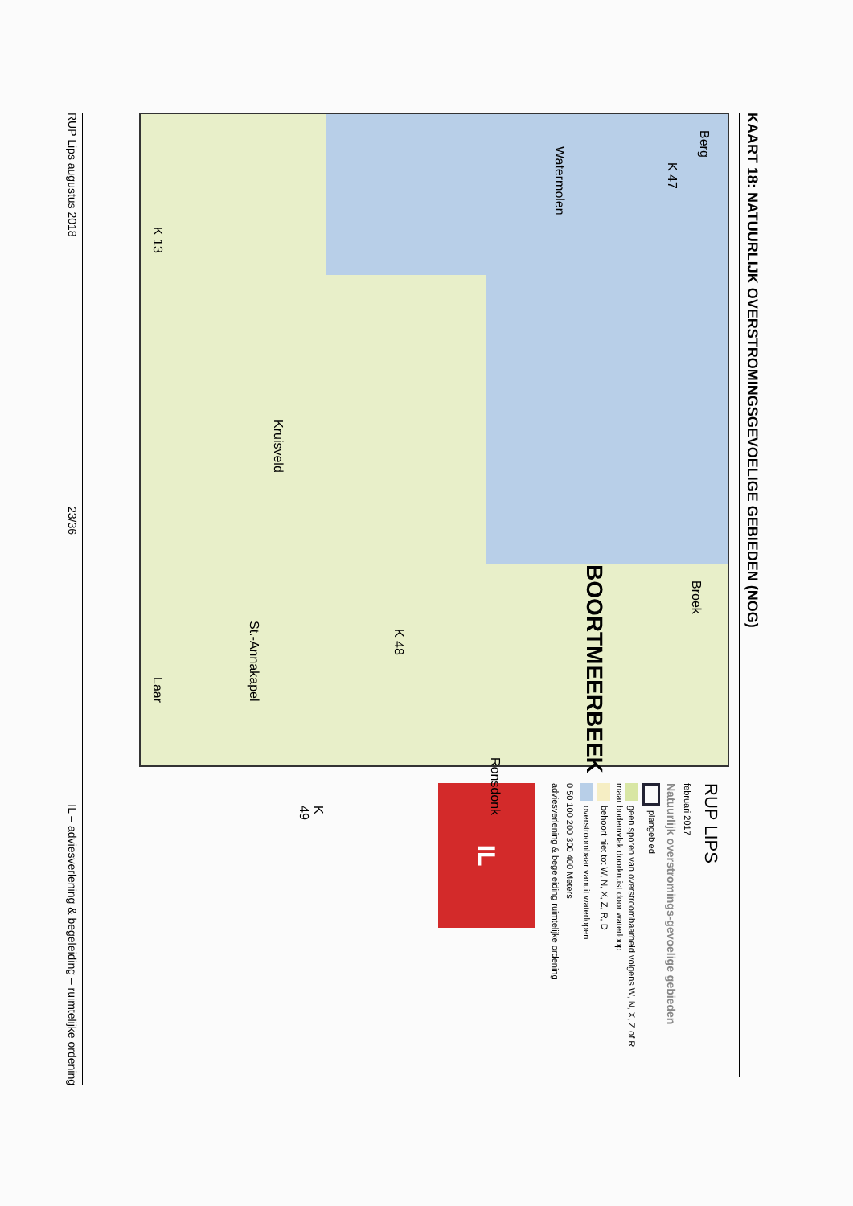KAART 18: NATUURLIJK OVERSTROMINGSGEVOELIGE GEBIEDEN (NOG)
Berg
K 47
Watermolen
Broek
BOORTMEERBEEK
K 48
Kruisveld
St.-Annakapel
Ronsdonk
K 49
Laar K 13
RUP LIPS
februari 2017
Natuurlijk overstromings-gevoelige gebieden
plangebied
geen sporen van overstroombaarheid volgens W, N, X, Z of R maar bodemvlak doorkruist door waterloop
behoort niet tot W, N, X, Z, R, D
overstroombaar vanuit waterlopen
0 50 100 200 300 400 Meters
adviesverlening & begeleiding ruimtelijke ordening
IL
RUP Lips augustus 2018 23/36 IL – adviesverlening & begeleiding – ruimtelijke ordening